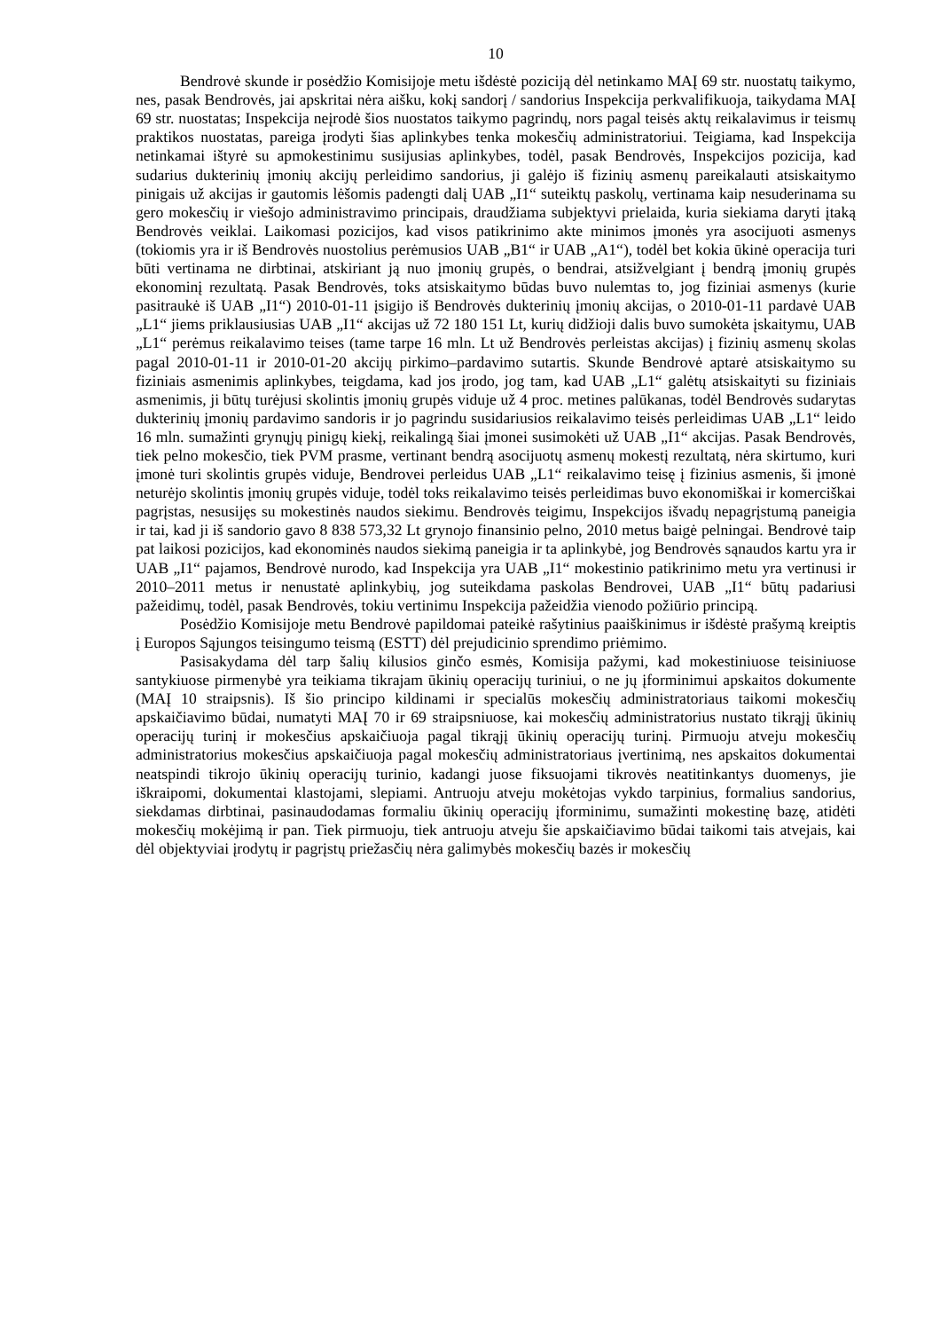10
Bendrovė skunde ir posėdžio Komisijoje metu išdėstė poziciją dėl netinkamo MAĮ 69 str. nuostatų taikymo, nes, pasak Bendrovės, jai apskritai nėra aišku, kokį sandorį / sandorius Inspekcija perkvalifikuoja, taikydama MAĮ 69 str. nuostatas; Inspekcija neįrodė šios nuostatos taikymo pagrindų, nors pagal teisės aktų reikalavimus ir teismų praktikos nuostatas, pareiga įrodyti šias aplinkybes tenka mokesčių administratoriui. Teigiama, kad Inspekcija netinkamai ištyrė su apmokestinimu susijusias aplinkybes, todėl, pasak Bendrovės, Inspekcijos pozicija, kad sudarius dukterinių įmonių akcijų perleidimo sandorius, ji galėjo iš fizinių asmenų pareikalauti atsiskaitymo pinigais už akcijas ir gautomis lėšomis padengti dalį UAB „I1“ suteiktų paskolų, vertinama kaip nesuderinama su gero mokesčių ir viešojo administravimo principais, draudžiama subjektyvi prielaida, kuria siekiama daryti įtaką Bendrovės veiklai. Laikomasi pozicijos, kad visos patikrinimo akte minimos įmonės yra asocijuoti asmenys (tokiomis yra ir iš Bendrovės nuostolius perėmusios UAB „B1“ ir UAB „A1“), todėl bet kokia ūkinė operacija turi būti vertinama ne dirbtinai, atskiriant ją nuo įmonių grupės, o bendrai, atsižvelgiant į bendrą įmonių grupės ekonominį rezultatą. Pasak Bendrovės, toks atsiskaitymo būdas buvo nulemtas to, jog fiziniai asmenys (kurie pasitraukė iš UAB „I1“) 2010-01-11 įsigijo iš Bendrovės dukterinių įmonių akcijas, o 2010-01-11 pardavė UAB „L1“ jiems priklausiusias UAB „I1“ akcijas už 72 180 151 Lt, kurių didžioji dalis buvo sumokėta įskaitymu, UAB „L1“ perėmus reikalavimo teises (tame tarpe 16 mln. Lt už Bendrovės perleistas akcijas) į fizinių asmenų skolas pagal 2010-01-11 ir 2010-01-20 akcijų pirkimo–pardavimo sutartis. Skunde Bendrovė aptarė atsiskaitymo su fiziniais asmenimis aplinkybes, teigdama, kad jos įrodo, jog tam, kad UAB „L1“ galėtų atsiskaityti su fiziniais asmenimis, ji būtų turėjusi skolintis įmonių grupės viduje už 4 proc. metines palūkanas, todėl Bendrovės sudarytas dukterinių įmonių pardavimo sandoris ir jo pagrindu susidariusios reikalavimo teisės perleidimas UAB „L1“ leido 16 mln. sumažinti grynųjų pinigų kiekį, reikalingą šiai įmonei susimokėti už UAB „I1“ akcijas. Pasak Bendrovės, tiek pelno mokesčio, tiek PVM prasme, vertinant bendrą asocijuotų asmenų mokestį rezultatą, nėra skirtumo, kuri įmonė turi skolintis grupės viduje, Bendrovei perleidus UAB „L1“ reikalavimo teisę į fizinius asmenis, ši įmonė neturėjo skolintis įmonių grupės viduje, todėl toks reikalavimo teisės perleidimas buvo ekonomiškai ir komerciškai pagrįstas, nesusijęs su mokestinės naudos siekimu. Bendrovės teigimu, Inspekcijos išvadų nepagrįstumą paneigia ir tai, kad ji iš sandorio gavo 8 838 573,32 Lt grynojo finansinio pelno, 2010 metus baigė pelningai. Bendrovė taip pat laikosi pozicijos, kad ekonominės naudos siekimą paneigia ir ta aplinkybė, jog Bendrovės sąnaudos kartu yra ir UAB „I1“ pajamos, Bendrovė nurodo, kad Inspekcija yra UAB „I1“ mokestinio patikrinimo metu yra vertinusi ir 2010–2011 metus ir nenustatė aplinkybių, jog suteikdama paskolas Bendrovei, UAB „I1“ būtų padariusi pažeidimų, todėl, pasak Bendrovės, tokiu vertinimu Inspekcija pažeidžia vienodo požiūrio principą.
Posėdžio Komisijoje metu Bendrovė papildomai pateikė rašytinius paaiškinimus ir išdėstė prašymą kreiptis į Europos Sąjungos teisingumo teismą (ESTT) dėl prejudicinio sprendimo priėmimo.
Pasisakydama dėl tarp šalių kilusios ginčo esmės, Komisija pažymi, kad mokestiniuose teisiniuose santykiuose pirmenybė yra teikiama tikrajam ūkinių operacijų turiniui, o ne jų įforminimui apskaitos dokumente (MAĮ 10 straipsnis). Iš šio principo kildinami ir specialūs mokesčių administratoriaus taikomi mokesčių apskaičiavimo būdai, numatyti MAĮ 70 ir 69 straipsniuose, kai mokesčių administratorius nustato tikrąjį ūkinių operacijų turinį ir mokesčius apskaičiuoja pagal tikrąjį ūkinių operacijų turinį. Pirmuoju atveju mokesčių administratorius mokesčius apskaičiuoja pagal mokesčių administratoriaus įvertinimą, nes apskaitos dokumentai neatspindi tikrojo ūkinių operacijų turinio, kadangi juose fiksuojami tikrovės neatitinkantys duomenys, jie iškraipomi, dokumentai klastojami, slepiami. Antruoju atveju mokėtojas vykdo tarpinius, formalius sandorius, siekdamas dirbtinai, pasinaudodamas formaliu ūkinių operacijų įforminimu, sumažinti mokestinę bazę, atidėti mokesčių mokėjimą ir pan. Tiek pirmuoju, tiek antruoju atveju šie apskaičiavimo būdai taikomi tais atvejais, kai dėl objektyviai įrodytų ir pagrįstų priežasčių nėra galimybės mokesčių bazės ir mokesčių